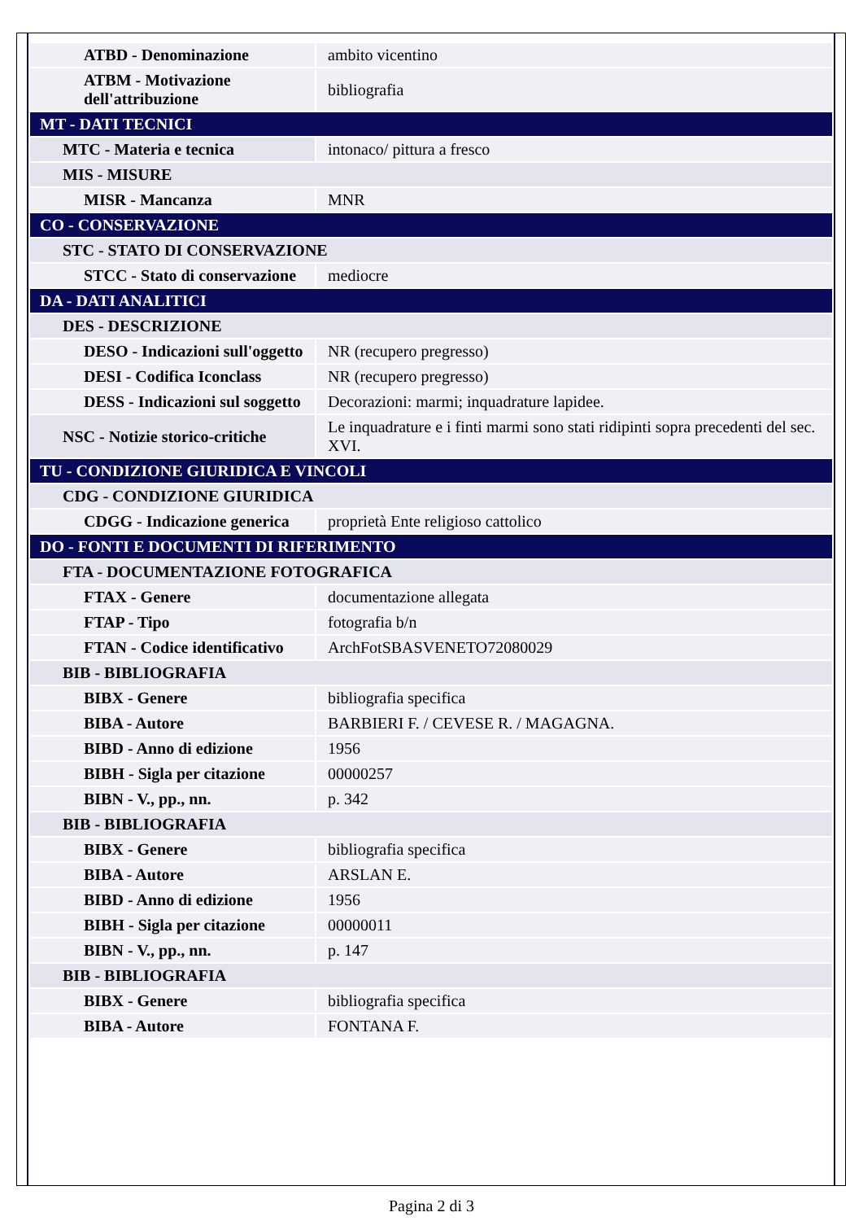| ATBD - Denominazione | ambito vicentino |
| ATBM - Motivazione dell'attribuzione | bibliografia |
| MT - DATI TECNICI | |
| MTC - Materia e tecnica | intonaco/ pittura a fresco |
| MIS - MISURE | |
| MISR - Mancanza | MNR |
| CO - CONSERVAZIONE | |
| STC - STATO DI CONSERVAZIONE | |
| STCC - Stato di conservazione | mediocre |
| DA - DATI ANALITICI | |
| DES - DESCRIZIONE | |
| DESO - Indicazioni sull'oggetto | NR (recupero pregresso) |
| DESI - Codifica Iconclass | NR (recupero pregresso) |
| DESS - Indicazioni sul soggetto | Decorazioni: marmi; inquadrature lapidee. |
| NSC - Notizie storico-critiche | Le inquadrature e i finti marmi sono stati ridipinti sopra precedenti del sec. XVI. |
| TU - CONDIZIONE GIURIDICA E VINCOLI | |
| CDG - CONDIZIONE GIURIDICA | |
| CDGG - Indicazione generica | proprietà Ente religioso cattolico |
| DO - FONTI E DOCUMENTI DI RIFERIMENTO | |
| FTA - DOCUMENTAZIONE FOTOGRAFICA | |
| FTAX - Genere | documentazione allegata |
| FTAP - Tipo | fotografia b/n |
| FTAN - Codice identificativo | ArchFotSBASVENETO72080029 |
| BIB - BIBLIOGRAFIA | |
| BIBX - Genere | bibliografia specifica |
| BIBA - Autore | BARBIERI F. / CEVESE R. / MAGAGNA. |
| BIBD - Anno di edizione | 1956 |
| BIBH - Sigla per citazione | 00000257 |
| BIBN - V., pp., nn. | p. 342 |
| BIB - BIBLIOGRAFIA | |
| BIBX - Genere | bibliografia specifica |
| BIBA - Autore | ARSLAN E. |
| BIBD - Anno di edizione | 1956 |
| BIBH - Sigla per citazione | 00000011 |
| BIBN - V., pp., nn. | p. 147 |
| BIB - BIBLIOGRAFIA | |
| BIBX - Genere | bibliografia specifica |
| BIBA - Autore | FONTANA F. |
Pagina 2 di 3